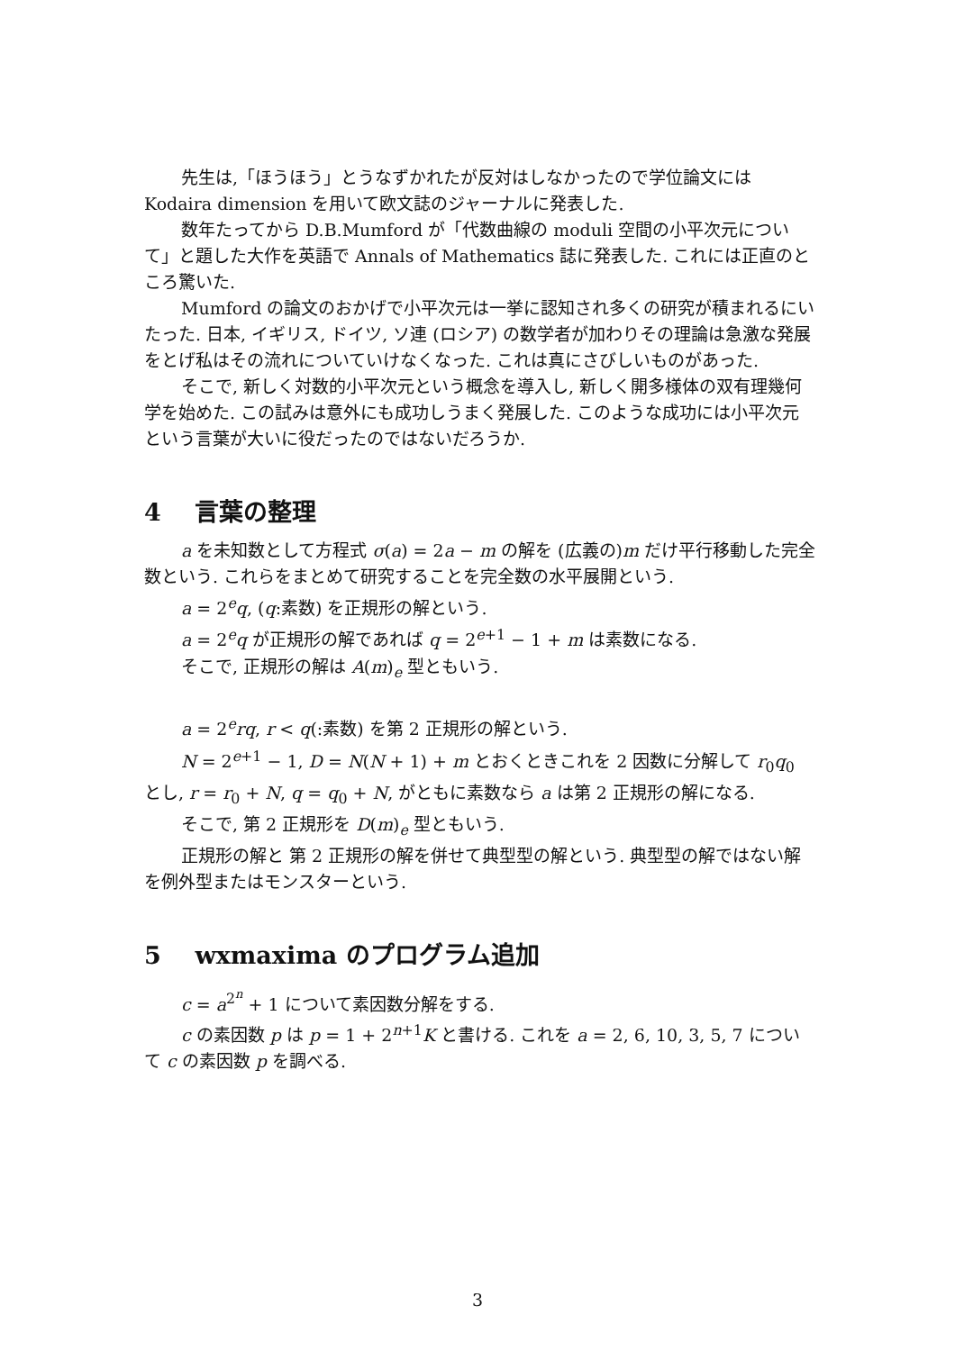先生は,「ほうほう」とうなずかれたが反対はしなかったので学位論文には Kodaira dimension を用いて欧文誌のジャーナルに発表した.
数年たってから D.B.Mumford が「代数曲線の moduli 空間の小平次元について」と題した大作を英語で Annals of Mathematics 誌に発表した. これには正直のところ驚いた.
Mumford の論文のおかげで小平次元は一挙に認知され多くの研究が積まれるにいたった. 日本, イギリス, ドイツ, ソ連 (ロシア) の数学者が加わりその理論は急激な発展をとげ私はその流れについていけなくなった. これは真にさびしいものがあった.
そこで, 新しく対数的小平次元という概念を導入し, 新しく開多様体の双有理幾何学を始めた. この試みは意外にも成功しうまく発展した. このような成功には小平次元という言葉が大いに役だったのではないだろうか.
4 言葉の整理
a を未知数として方程式 σ(a) = 2a − m の解を (広義の)m だけ平行移動した完全数という. これらをまとめて研究することを完全数の水平展開という.
a = 2<sup>e</sup>q, (q:素数) を正規形の解という.
a = 2<sup>e</sup>q が正規形の解であれば q = 2<sup>e+1</sup> − 1 + m は素数になる.
そこで, 正規形の解は A(m)<sub>e</sub> 型ともいう.
a = 2<sup>e</sup>rq, r < q(:素数) を第 2 正規形の解という.
N = 2<sup>e+1</sup> − 1, D = N(N + 1) + m とおくときこれを 2 因数に分解して r<sub>0</sub>q<sub>0</sub> とし, r = r<sub>0</sub> + N, q = q<sub>0</sub> + N, がともに素数なら a は第 2 正規形の解になる.
そこで, 第 2 正規形を D(m)<sub>e</sub> 型ともいう.
正規形の解と 第 2 正規形の解を併せて典型型の解という. 典型型の解ではない解を例外型またはモンスターという.
5 wxmaxima のプログラム追加
c = a<sup>2<sup>n</sup></sup> + 1 について素因数分解をする.
c の素因数 p は p = 1 + 2<sup>n+1</sup>K と書ける. これを a = 2, 6, 10, 3, 5, 7 について c の素因数 p を調べる.
3